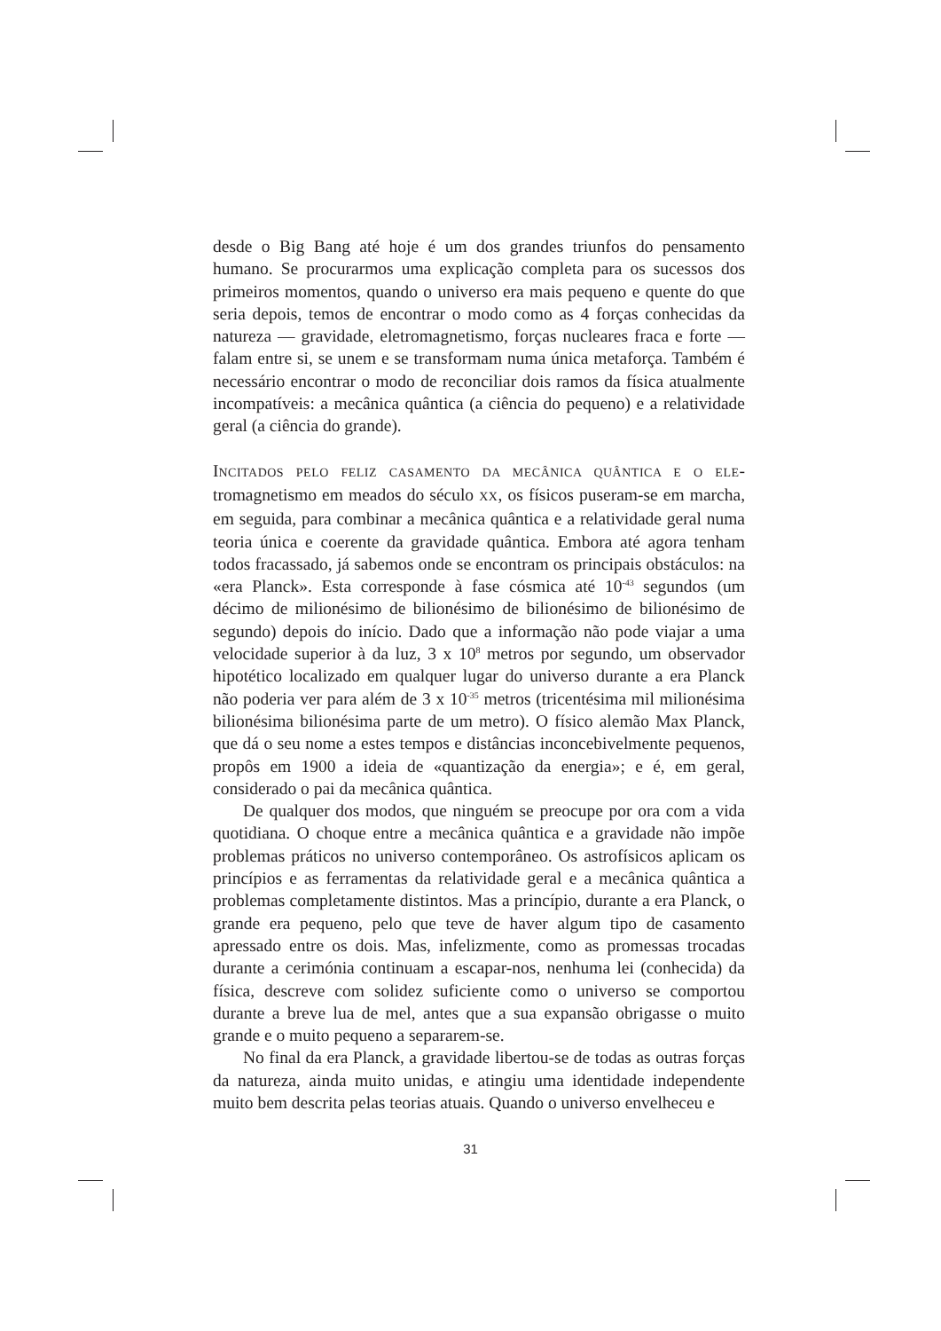desde o Big Bang até hoje é um dos grandes triunfos do pensamento humano. Se procurarmos uma explicação completa para os sucessos dos primeiros momentos, quando o universo era mais pequeno e quente do que seria depois, temos de encontrar o modo como as 4 forças conhecidas da natureza — gravidade, eletromagnetismo, forças nucleares fraca e forte — falam entre si, se unem e se transformam numa única metaforça. Também é necessário encontrar o modo de reconciliar dois ramos da física atualmente incompatíveis: a mecânica quântica (a ciência do pequeno) e a relatividade geral (a ciência do grande).
INCITADOS PELO FELIZ CASAMENTO DA MECÂNICA QUÂNTICA E O ELE-tromagnetismo em meados do século XX, os físicos puseram-se em marcha, em seguida, para combinar a mecânica quântica e a relatividade geral numa teoria única e coerente da gravidade quântica. Embora até agora tenham todos fracassado, já sabemos onde se encontram os principais obstáculos: na «era Planck». Esta corresponde à fase cósmica até 10<sup>-43</sup> segundos (um décimo de milionésimo de bilionésimo de bilionésimo de bilionésimo de segundo) depois do início. Dado que a informação não pode viajar a uma velocidade superior à da luz, 3 x 10<sup>8</sup> metros por segundo, um observador hipotético localizado em qualquer lugar do universo durante a era Planck não poderia ver para além de 3 x 10<sup>-35</sup> metros (tricentésima mil milionésima bilionésima bilionésima parte de um metro). O físico alemão Max Planck, que dá o seu nome a estes tempos e distâncias inconcebivelmente pequenos, propôs em 1900 a ideia de «quantização da energia»; e é, em geral, considerado o pai da mecânica quântica.
De qualquer dos modos, que ninguém se preocupe por ora com a vida quotidiana. O choque entre a mecânica quântica e a gravidade não impõe problemas práticos no universo contemporâneo. Os astrofísicos aplicam os princípios e as ferramentas da relatividade geral e a mecânica quântica a problemas completamente distintos. Mas a princípio, durante a era Planck, o grande era pequeno, pelo que teve de haver algum tipo de casamento apressado entre os dois. Mas, infelizmente, como as promessas trocadas durante a cerimónia continuam a escapar-nos, nenhuma lei (conhecida) da física, descreve com solidez suficiente como o universo se comportou durante a breve lua de mel, antes que a sua expansão obrigasse o muito grande e o muito pequeno a separarem-se.
No final da era Planck, a gravidade libertou-se de todas as outras forças da natureza, ainda muito unidas, e atingiu uma identidade independente muito bem descrita pelas teorias atuais. Quando o universo envelheceu e
31